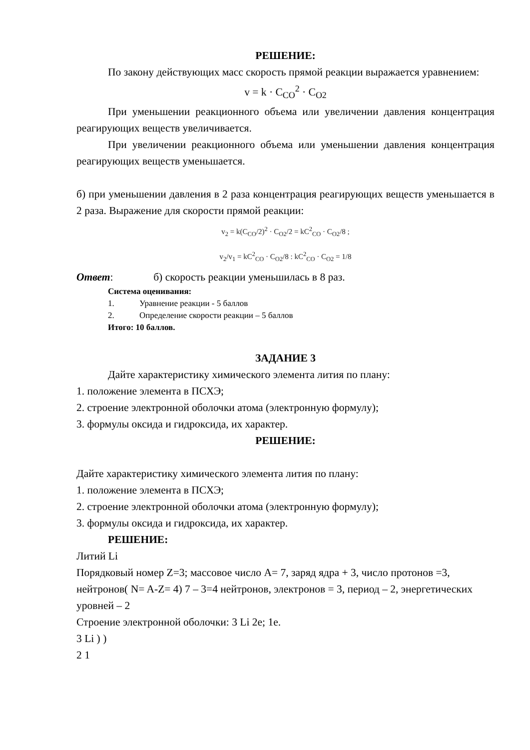РЕШЕНИЕ:
По закону действующих масс скорость прямой реакции выражается уравнением:
v = k · C<sub>CO</sub><sup>2</sup> · C<sub>O2</sub>
При уменьшении реакционного объема или увеличении давления концентрация реагирующих веществ увеличивается.
При увеличении реакционного объема или уменьшении давления концентрация реагирующих веществ уменьшается.
б) при уменьшении давления в 2 раза концентрация реагирующих веществ уменьшается в 2 раза. Выражение для скорости прямой реакции:
v<sub>2</sub> = k(C<sub>CO</sub>/2)<sup>2</sup> · C<sub>O2</sub>/2 = kC<sup>2</sup><sub>CO</sub> · C<sub>O2</sub>/8 ;
v<sub>2</sub>/v<sub>1</sub> = kC<sup>2</sup><sub>CO</sub> · C<sub>O2</sub>/8 : kC<sup>2</sup><sub>CO</sub> · C<sub>O2</sub> = 1/8
Ответ: б) скорость реакции уменьшилась в 8 раз.
Система оценивания:
1. Уравнение реакции - 5 баллов
2. Определение скорости реакции – 5 баллов
Итого: 10 баллов.
ЗАДАНИЕ 3
Дайте характеристику химического элемента лития по плану:
1. положение элемента в ПСХЭ;
2. строение электронной оболочки атома (электронную формулу);
3. формулы оксида и гидроксида, их характер.
РЕШЕНИЕ:
Дайте характеристику химического элемента лития по плану:
1. положение элемента в ПСХЭ;
2. строение электронной оболочки атома (электронную формулу);
3. формулы оксида и гидроксида, их характер.
РЕШЕНИЕ:
Литий Li
Порядковый номер Z=3; массовое число A= 7, заряд ядра + 3, число протонов =3, нейтронов( N= A-Z= 4) 7 – 3=4 нейтронов, электронов = 3, период – 2, энергетических уровней – 2
Строение электронной оболочки: 3 Li 2e; 1e.
3 Li ) )
2 1